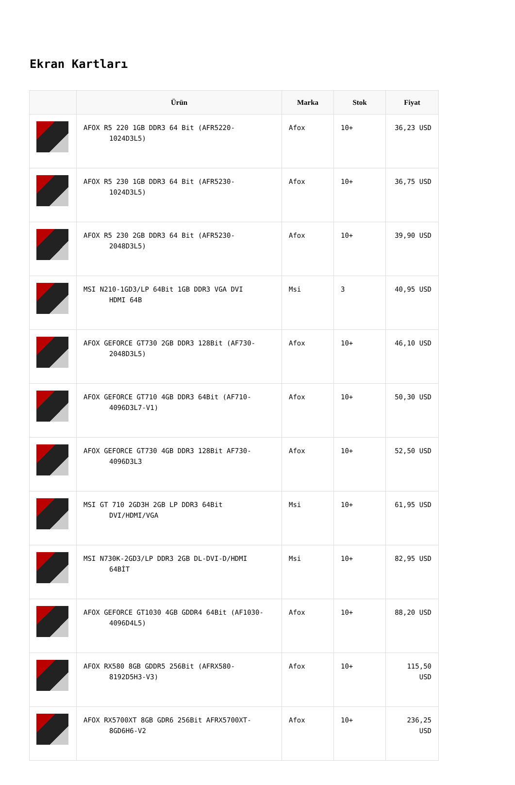Ekran Kartları
| | Ürün | Marka | Stok | Fiyat |
| --- | --- | --- | --- | --- |
| | AFOX R5 220 1GB DDR3 64 Bit (AFR5220- 1024D3L5) | Afox | 10+ | 36,23 USD |
| | AFOX R5 230 1GB DDR3 64 Bit (AFR5230- 1024D3L5) | Afox | 10+ | 36,75 USD |
| | AFOX R5 230 2GB DDR3 64 Bit (AFR5230- 2048D3L5) | Afox | 10+ | 39,90 USD |
| | MSI N210-1GD3/LP 64Bit 1GB DDR3 VGA DVI HDMI 64B | Msi | 3 | 40,95 USD |
| | AFOX GEFORCE GT730 2GB DDR3 128Bit (AF730- 2048D3L5) | Afox | 10+ | 46,10 USD |
| | AFOX GEFORCE GT710 4GB DDR3 64Bit (AF710- 4096D3L7-V1) | Afox | 10+ | 50,30 USD |
| | AFOX GEFORCE GT730 4GB DDR3 128Bit AF730- 4096D3L3 | Afox | 10+ | 52,50 USD |
| | MSI GT 710 2GD3H 2GB LP DDR3 64Bit DVI/HDMI/VGA | Msi | 10+ | 61,95 USD |
| | MSI N730K-2GD3/LP DDR3 2GB DL-DVI-D/HDMI 64BİT | Msi | 10+ | 82,95 USD |
| | AFOX GEFORCE GT1030 4GB GDDR4 64Bit (AF1030- 4096D4L5) | Afox | 10+ | 88,20 USD |
| | AFOX RX580 8GB GDDR5 256Bit (AFRX580- 8192D5H3-V3) | Afox | 10+ | 115,50 USD |
| | AFOX RX5700XT 8GB GDR6 256Bit AFRX5700XT- 8GD6H6-V2 | Afox | 10+ | 236,25 USD |